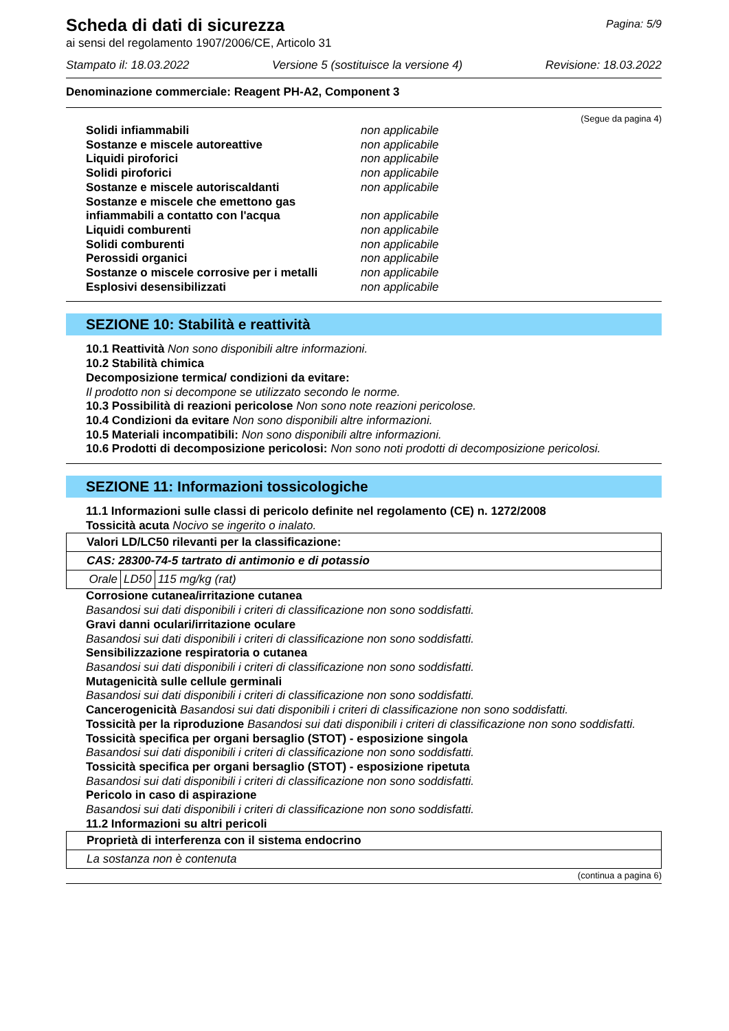Scheda di dati di sicurezza
Pagina: 5/9
ai sensi del regolamento 1907/2006/CE, Articolo 31
Stampato il: 18.03.2022 Versione 5 (sostituisce la versione 4) Revisione: 18.03.2022
Denominazione commerciale: Reagent PH-A2, Component 3
(Segue da pagina 4)
Solidi infiammabili non applicabile
Sostanze e miscele autoreattive non applicabile
Liquidi piroforici non applicabile
Solidi piroforici non applicabile
Sostanze e miscele autoriscaldanti non applicabile
Sostanze e miscele che emettono gas infiammabili a contatto con l'acqua non applicabile
Liquidi comburenti non applicabile
Solidi comburenti non applicabile
Perossidi organici non applicabile
Sostanze o miscele corrosive per i metalli non applicabile
Esplosivi desensibilizzati non applicabile
SEZIONE 10: Stabilità e reattività
10.1 Reattività Non sono disponibili altre informazioni.
10.2 Stabilità chimica
Decomposizione termica/ condizioni da evitare:
Il prodotto non si decompone se utilizzato secondo le norme.
10.3 Possibilità di reazioni pericolose Non sono note reazioni pericolose.
10.4 Condizioni da evitare Non sono disponibili altre informazioni.
10.5 Materiali incompatibili: Non sono disponibili altre informazioni.
10.6 Prodotti di decomposizione pericolosi: Non sono noti prodotti di decomposizione pericolosi.
SEZIONE 11: Informazioni tossicologiche
11.1 Informazioni sulle classi di pericolo definite nel regolamento (CE) n. 1272/2008
Tossicità acuta Nocivo se ingerito o inalato.
| Valori LD/LC50 rilevanti per la classificazione: | | |
| CAS: 28300-74-5 tartrato di antimonio e di potassio | | |
| Orale | LD50 | 115 mg/kg (rat) |
Corrosione cutanea/irritazione cutanea
Basandosi sui dati disponibili i criteri di classificazione non sono soddisfatti.
Gravi danni oculari/irritazione oculare
Basandosi sui dati disponibili i criteri di classificazione non sono soddisfatti.
Sensibilizzazione respiratoria o cutanea
Basandosi sui dati disponibili i criteri di classificazione non sono soddisfatti.
Mutagenicità sulle cellule germinali
Basandosi sui dati disponibili i criteri di classificazione non sono soddisfatti.
Cancerogenicità Basandosi sui dati disponibili i criteri di classificazione non sono soddisfatti.
Tossicità per la riproduzione Basandosi sui dati disponibili i criteri di classificazione non sono soddisfatti.
Tossicità specifica per organi bersaglio (STOT) - esposizione singola
Basandosi sui dati disponibili i criteri di classificazione non sono soddisfatti.
Tossicità specifica per organi bersaglio (STOT) - esposizione ripetuta
Basandosi sui dati disponibili i criteri di classificazione non sono soddisfatti.
Pericolo in caso di aspirazione
Basandosi sui dati disponibili i criteri di classificazione non sono soddisfatti.
11.2 Informazioni su altri pericoli
| Proprietà di interferenza con il sistema endocrino |
| La sostanza non è contenuta |
(continua a pagina 6)